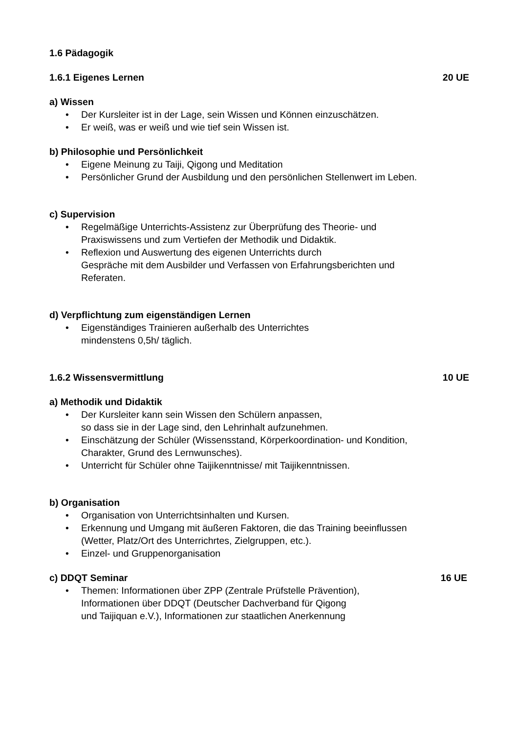1.6 Pädagogik
1.6.1 Eigenes Lernen 20 UE
a) Wissen
• Der Kursleiter ist in der Lage, sein Wissen und Können einzuschätzen.
• Er weiß, was er weiß und wie tief sein Wissen ist.
b) Philosophie und Persönlichkeit
• Eigene Meinung zu Taiji, Qigong und Meditation
• Persönlicher Grund der Ausbildung und den persönlichen Stellenwert im Leben.
c) Supervision
• Regelmäßige Unterrichts-Assistenz zur Überprüfung des Theorie- und
Praxiswissens und zum Vertiefen der Methodik und Didaktik.
• Reflexion und Auswertung des eigenen Unterrichts durch
Gespräche mit dem Ausbilder und Verfassen von Erfahrungsberichten und
Referaten.
d) Verpflichtung zum eigenständigen Lernen
• Eigenständiges Trainieren außerhalb des Unterrichtes
mindenstens 0,5h/ täglich.
1.6.2 Wissensvermittlung 10 UE
a) Methodik und Didaktik
• Der Kursleiter kann sein Wissen den Schülern anpassen,
so dass sie in der Lage sind, den Lehrinhalt aufzunehmen.
• Einschätzung der Schüler (Wissensstand, Körperkoordination- und Kondition,
Charakter, Grund des Lernwunsches).
• Unterricht für Schüler ohne Taijikenntnisse/ mit Taijikenntnissen.
b) Organisation
• Organisation von Unterrichtsinhalten und Kursen.
• Erkennung und Umgang mit äußeren Faktoren, die das Training beeinflussen
(Wetter, Platz/Ort des Unterrichrtes, Zielgruppen, etc.).
• Einzel- und Gruppenorganisation
c) DDQT Seminar 16 UE
• Themen: Informationen über ZPP (Zentrale Prüfstelle Prävention),
Informationen über DDQT (Deutscher Dachverband für Qigong
und Taijiquan e.V.), Informationen zur staatlichen Anerkennung